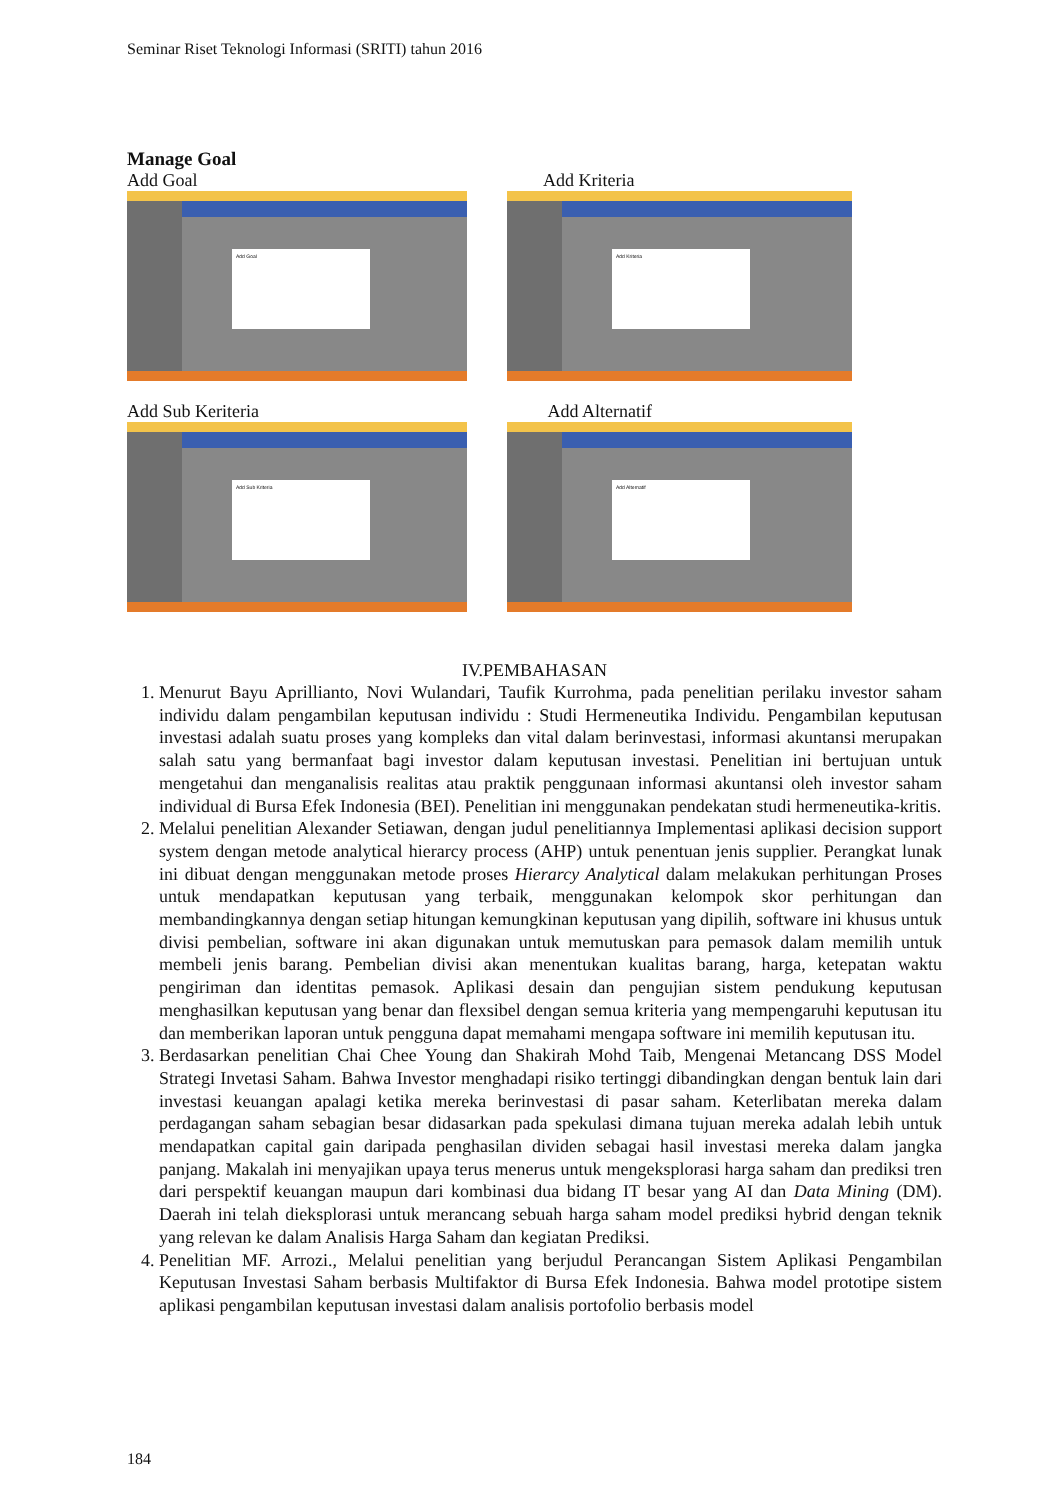Seminar Riset Teknologi Informasi (SRITI) tahun 2016
Manage Goal
Add Goal
Add Goal
Add Kriteria
Add Kriteria
Add Sub Keriteria
Add Sub Kriteria
Add Alternatif
Add Alternatif
IV.PEMBAHASAN
1. Menurut Bayu Aprillianto, Novi Wulandari, Taufik Kurrohma, pada penelitian perilaku investor saham individu dalam pengambilan keputusan individu : Studi Hermeneutika Individu. Pengambilan keputusan investasi adalah suatu proses yang kompleks dan vital dalam berinvestasi, informasi akuntansi merupakan salah satu yang bermanfaat bagi investor dalam keputusan investasi. Penelitian ini bertujuan untuk mengetahui dan menganalisis realitas atau praktik penggunaan informasi akuntansi oleh investor saham individual di Bursa Efek Indonesia (BEI). Penelitian ini menggunakan pendekatan studi hermeneutika-kritis.
2. Melalui penelitian Alexander Setiawan, dengan judul penelitiannya Implementasi aplikasi decision support system dengan metode analytical hierarcy process (AHP) untuk penentuan jenis supplier. Perangkat lunak ini dibuat dengan menggunakan metode proses Hierarcy Analytical dalam melakukan perhitungan Proses untuk mendapatkan keputusan yang terbaik, menggunakan kelompok skor perhitungan dan membandingkannya dengan setiap hitungan kemungkinan keputusan yang dipilih, software ini khusus untuk divisi pembelian, software ini akan digunakan untuk memutuskan para pemasok dalam memilih untuk membeli jenis barang. Pembelian divisi akan menentukan kualitas barang, harga, ketepatan waktu pengiriman dan identitas pemasok. Aplikasi desain dan pengujian sistem pendukung keputusan menghasilkan keputusan yang benar dan flexsibel dengan semua kriteria yang mempengaruhi keputusan itu dan memberikan laporan untuk pengguna dapat memahami mengapa software ini memilih keputusan itu.
3. Berdasarkan penelitian Chai Chee Young dan Shakirah Mohd Taib, Mengenai Metancang DSS Model Strategi Invetasi Saham. Bahwa Investor menghadapi risiko tertinggi dibandingkan dengan bentuk lain dari investasi keuangan apalagi ketika mereka berinvestasi di pasar saham. Keterlibatan mereka dalam perdagangan saham sebagian besar didasarkan pada spekulasi dimana tujuan mereka adalah lebih untuk mendapatkan capital gain daripada penghasilan dividen sebagai hasil investasi mereka dalam jangka panjang. Makalah ini menyajikan upaya terus menerus untuk mengeksplorasi harga saham dan prediksi tren dari perspektif keuangan maupun dari kombinasi dua bidang IT besar yang AI dan Data Mining (DM). Daerah ini telah dieksplorasi untuk merancang sebuah harga saham model prediksi hybrid dengan teknik yang relevan ke dalam Analisis Harga Saham dan kegiatan Prediksi.
4. Penelitian MF. Arrozi., Melalui penelitian yang berjudul Perancangan Sistem Aplikasi Pengambilan Keputusan Investasi Saham berbasis Multifaktor di Bursa Efek Indonesia. Bahwa model prototipe sistem aplikasi pengambilan keputusan investasi dalam analisis portofolio berbasis model
184